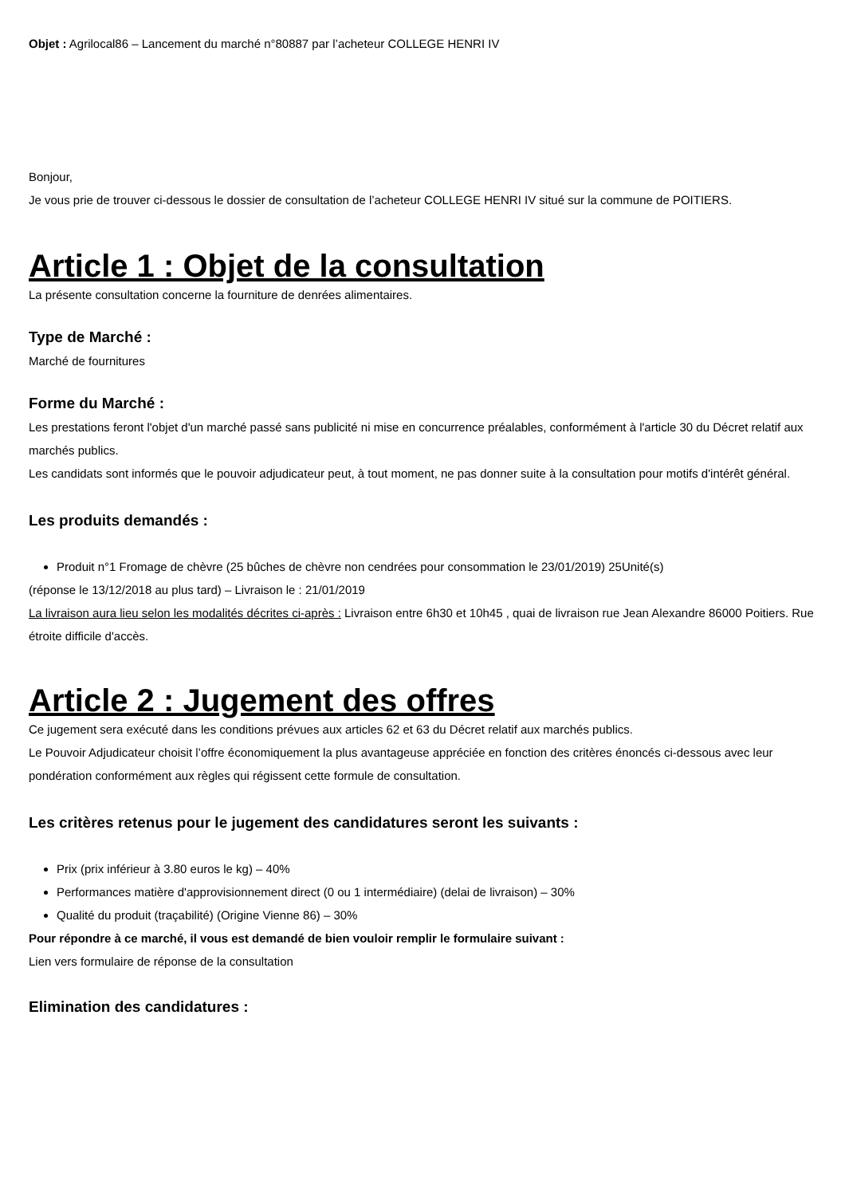Objet : Agrilocal86 – Lancement du marché n°80887 par l’acheteur COLLEGE HENRI IV
Bonjour,
Je vous prie de trouver ci-dessous le dossier de consultation de l’acheteur COLLEGE HENRI IV situé sur la commune de POITIERS.
Article 1 : Objet de la consultation
La présente consultation concerne la fourniture de denrées alimentaires.
Type de Marché :
Marché de fournitures
Forme du Marché :
Les prestations feront l'objet d'un marché passé sans publicité ni mise en concurrence préalables, conformément à l'article 30 du Décret relatif aux marchés publics.
Les candidats sont informés que le pouvoir adjudicateur peut, à tout moment, ne pas donner suite à la consultation pour motifs d'intérêt général.
Les produits demandés :
Produit n°1 Fromage de chèvre (25 bûches de chèvre non cendrées pour consommation le 23/01/2019) 25Unité(s)
(réponse le 13/12/2018 au plus tard) – Livraison le : 21/01/2019
La livraison aura lieu selon les modalités décrites ci-après : Livraison entre 6h30 et 10h45 , quai de livraison rue Jean Alexandre 86000 Poitiers. Rue étroite difficile d'accès.
Article 2 : Jugement des offres
Ce jugement sera exécuté dans les conditions prévues aux articles 62 et 63 du Décret relatif aux marchés publics.
Le Pouvoir Adjudicateur choisit l’offre économiquement la plus avantageuse appréciée en fonction des critères énoncés ci-dessous avec leur pondération conformément aux règles qui régissent cette formule de consultation.
Les critères retenus pour le jugement des candidatures seront les suivants :
Prix (prix inférieur à 3.80 euros le kg) – 40%
Performances matière d'approvisionnement direct (0 ou 1 intermédiaire) (delai de livraison) – 30%
Qualité du produit (traçabilité) (Origine Vienne 86) – 30%
Pour répondre à ce marché, il vous est demandé de bien vouloir remplir le formulaire suivant :
Lien vers formulaire de réponse de la consultation
Elimination des candidatures :